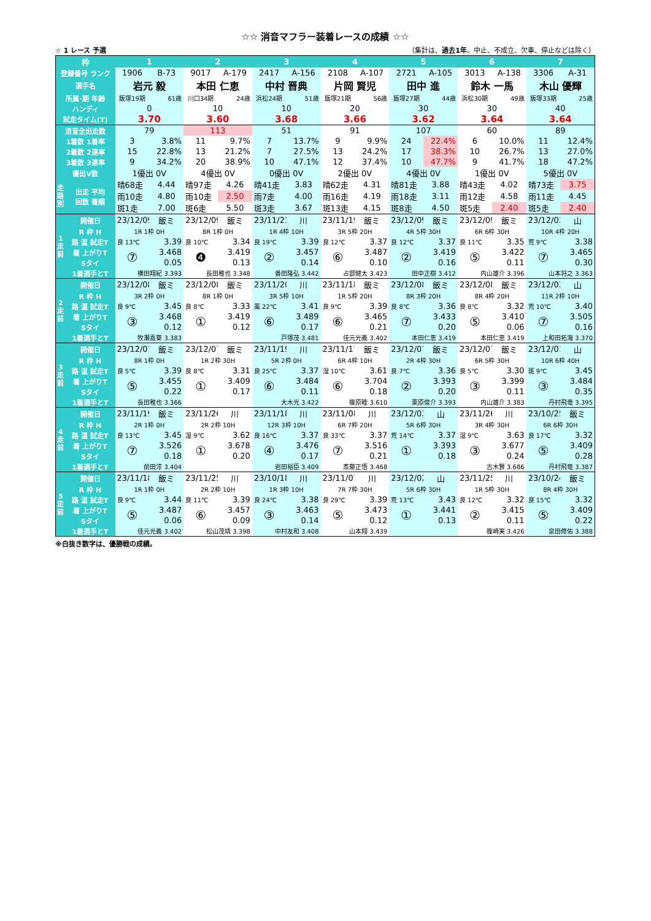☆☆ 消音マフラー装着レースの成績 ☆☆
☆ 1 レース 予選 （集計は、過去1年。中止、不成立、欠車、停止などは除く）
| 枠 | | 1 | | 2 | | 3 | | 4 | | 5 | | 6 | | 7 | |
| --- | --- | --- | --- | --- | --- | --- | --- | --- | --- | --- | --- | --- | --- | --- | --- |
| 登録番号 ランク | | 1906 | B-73 | 9017 | A-179 | 2417 | A-156 | 2108 | A-107 | 2721 | A-105 | 3013 | A-138 | 3306 | A-31 |
| 選手名 | | 岩元 毅 | | 本田 仁恵 | | 中村 晋典 | | 片岡 賢児 | | 田中 進 | | 鈴木 一馬 | | 木山 優輝 | |
| 所属･期 年齢 | | 飯塚19期 | 61歳 | 川口34期 | 24歳 | 浜松24期 | 51歳 | 飯塚21期 | 56歳 | 飯塚27期 | 44歳 | 浜松30期 | 49歳 | 飯塚33期 | 25歳 |
| ハンディ | | 0 | | 10 | | 10 | | 20 | | 30 | | 30 | | 40 | |
| 試走タイム(T) | | 3.70 | | 3.60 | | 3.68 | | 3.66 | | 3.62 | | 3.64 | | 3.64 | |
| 消音全出走数 | | 79 | | 113 | | 51 | | 91 | | 107 | | 60 | | 89 | |
| 1着数 1着率 | | 3 | 3.8% | 11 | 9.7% | 7 | 13.7% | 9 | 9.9% | 24 | 22.4% | 6 | 10.0% | 11 | 12.4% |
| 2着数 2連率 | | 15 | 22.8% | 13 | 21.2% | 7 | 27.5% | 13 | 24.2% | 17 | 38.3% | 10 | 26.7% | 13 | 27.0% |
| 3着数 3連率 | | 9 | 34.2% | 20 | 38.9% | 10 | 47.1% | 12 | 37.4% | 10 | 47.7% | 9 | 41.7% | 18 | 47.2% |
| 優出V数 | | 1優出 0V | | 4優出 0V | | 0優出 0V | | 2優出 0V | | 4優出 0V | | 1優出 0V | | 5優出 0V | |
| 走 路 別 | 出走 平均 回数 着順 | 晴68走 | 4.44 | 晴97走 | 4.26 | 晴41走 | 3.83 | 晴62走 | 4.31 | 晴81走 | 3.88 | 晴43走 | 4.02 | 晴73走 | 3.75 |
| | | 雨10走 | 4.80 | 雨10走 | 2.50 | 雨7走 | 4.00 | 雨16走 | 4.19 | 雨18走 | 3.11 | 雨12走 | 4.58 | 雨11走 | 4.45 |
| | | 斑1走 | 7.00 | 斑6走 | 5.50 | 斑3走 | 3.67 | 斑13走 | 4.15 | 斑8走 | 4.50 | 斑5走 | 2.40 | 斑5走 | 2.40 |
| 1 走 前 | 開催日 | 23/12/09 | 飯ミ | 23/12/09 | 飯ミ | 23/11/21 | 川 | 23/11/19 | 飯ミ | 23/12/09 | 飯ミ | 23/12/09 | 飯ミ | 23/12/03 | 山 |
| | R 枠 H | 1R 1枠 0H | | 8R 1枠 0H | | 1R 4枠 10H | | 3R 5枠 20H | | 4R 5枠 30H | | 6R 6枠 30H | | 10R 4枠 20H | |
| | 路 温 試走T | 良 13℃ | 3.39 | 良 10℃ | 3.34 | 良 19℃ | 3.39 | 良 12℃ | 3.37 | 良 12℃ | 3.37 | 良 11℃ | 3.35 | 荒 9℃ | 3.38 |
| | 着 上がりT | ⑦ | 3.468 | ❹ | 3.419 | ② | 3.457 | ⑥ | 3.487 | ② | 3.419 | ⑤ | 3.422 | ⑦ | 3.465 |
| | Sタイ | | 0.05 | | 0.13 | | 0.14 | | 0.10 | | 0.16 | | 0.11 | | 0.30 |
| | 1着選手とT | 横田翔紀 3.393 | | 長田稚也 3.348 | | 番田隆弘 3.442 | | 占部健太 3.423 | | 田中正樹 3.412 | | 内山雄介 3.396 | | 山本将之 3.363 | |
| 2 走 前 | 開催日 | 23/12/08 | 飯ミ | 23/12/08 | 飯ミ | 23/11/20 | 川 | 23/11/18 | 飯ミ | 23/12/08 | 飯ミ | 23/12/08 | 飯ミ | 23/12/02 | 山 |
| | R 枠 H | 3R 2枠 0H | | 8R 1枠 0H | | 3R 5枠 10H | | 1R 5枠 20H | | 8R 3枠 20H | | 8R 4枠 20H | | 11R 2枠 10H | |
| | 路 温 試走T | 良 9℃ | 3.45 | 良 8℃ | 3.33 | 風 22℃ | 3.41 | 良 9℃ | 3.39 | 良 8℃ | 3.36 | 良 8℃ | 3.32 | 荒 10℃ | 3.40 |
| | 着 上がりT | ③ | 3.468 | ① | 3.419 | ⑥ | 3.489 | ⑥ | 3.465 | ⑦ | 3.433 | ⑤ | 3.410 | ⑦ | 3.505 |
| | Sタイ | | 0.12 | | 0.12 | | 0.17 | | 0.21 | | 0.20 | | 0.06 | | 0.16 |
| | 1着選手とT | 牧瀬嘉葵 3.383 | | | | 戸塚茂 3.481 | | 佳元光義 3.402 | | 本田仁恵 3.419 | | 本田仁恵 3.419 | | 上和田拓海 3.370 | |
| 3 走 前 | 開催日 | 23/12/07 | 飯ミ | 23/12/07 | 飯ミ | 23/11/19 | 川 | 23/11/17 | 飯ミ | 23/12/07 | 飯ミ | 23/12/07 | 飯ミ | 23/12/01 | 山 |
| | R 枠 H | 8R 1枠 0H | | 1R 2枠 30H | | 5R 2枠 0H | | 6R 4枠 10H | | 2R 4枠 30H | | 6R 5枠 30H | | 10R 6枠 40H | |
| | 路 温 試走T | 良 5℃ | 3.39 | 良 8℃ | 3.31 | 良 25℃ | 3.37 | 湿 10℃ | 3.61 | 良 7℃ | 3.36 | 良 5℃ | 3.30 | 斑 9℃ | 3.45 |
| | 着 上がりT | ⑤ | 3.455 | ① | 3.409 | ⑥ | 3.484 | ⑥ | 3.704 | ② | 3.393 | ③ | 3.399 | ③ | 3.484 |
| | Sタイ | | 0.22 | | 0.17 | | 0.11 | | 0.18 | | 0.20 | | 0.11 | | 0.35 |
| | 1着選手とT | 長田稚也 3.366 | | | | 大木光 3.422 | | 篠原睦 3.610 | | 栗原俊介 3.393 | | 内山雄介 3.383 | | 丹村飛竜 3.395 | |
| 4 走 前 | 開催日 | 23/11/19 | 飯ミ | 23/11/26 | 川 | 23/11/18 | 川 | 23/11/08 | 川 | 23/12/03 | 山 | 23/11/26 | 川 | 23/10/25 | 飯ミ |
| | R 枠 H | 2R 1枠 0H | | 2R 2枠 10H | | 12R 3枠 10H | | 6R 7枠 20H | | 5R 6枠 30H | | 3R 4枠 30H | | 6R 6枠 30H | |
| | 路 温 試走T | 良 13℃ | 3.45 | 湿 9℃ | 3.62 | 良 16℃ | 3.37 | 良 33℃ | 3.37 | 荒 14℃ | 3.37 | 湿 9℃ | 3.63 | 良 17℃ | 3.32 |
| | 着 上がりT | ⑦ | 3.526 | ① | 3.678 | ④ | 3.476 | ⑦ | 3.516 | ① | 3.393 | ③ | 3.677 | ⑤ | 3.409 |
| | Sタイ | | 0.18 | | 0.20 | | 0.17 | | 0.21 | | 0.18 | | 0.24 | | 0.28 |
| | 1着選手とT | 前田淳 3.404 | | | | 岩田裕臣 3.409 | | 斎藤正悟 3.468 | | | | 古木賢 3.686 | | 丹村飛竜 3.387 | |
| 5 走 前 | 開催日 | 23/11/18 | 飯ミ | 23/11/25 | 川 | 23/10/18 | 川 | 23/11/07 | 川 | 23/12/02 | 山 | 23/11/25 | 川 | 23/10/24 | 飯ミ |
| | R 枠 H | 1R 1枠 0H | | 2R 2枠 10H | | 1R 3枠 10H | | 7R 7枠 30H | | 5R 6枠 30H | | 1R 5枠 30H | | 8R 4枠 30H | |
| | 路 温 試走T | 良 9℃ | 3.44 | 良 11℃ | 3.39 | 良 24℃ | 3.38 | 良 29℃ | 3.39 | 荒 13℃ | 3.43 | 良 12℃ | 3.32 | 良 15℃ | 3.32 |
| | 着 上がりT | ⑤ | 3.487 | ⑥ | 3.457 | ③ | 3.463 | ⑤ | 3.473 | ① | 3.441 | ② | 3.415 | ⑤ | 3.409 |
| | Sタイ | | 0.06 | | 0.09 | | 0.14 | | 0.12 | | 0.13 | | 0.11 | | 0.22 |
| | 1着選手とT | 佳元光義 3.402 | | 松山茂靖 3.398 | | 中村友和 3.408 | | 山本翔 3.439 | | | | 篠崎実 3.426 | | 泉田修佑 3.388 | |
※白抜き数字は、優勝戦の成績。